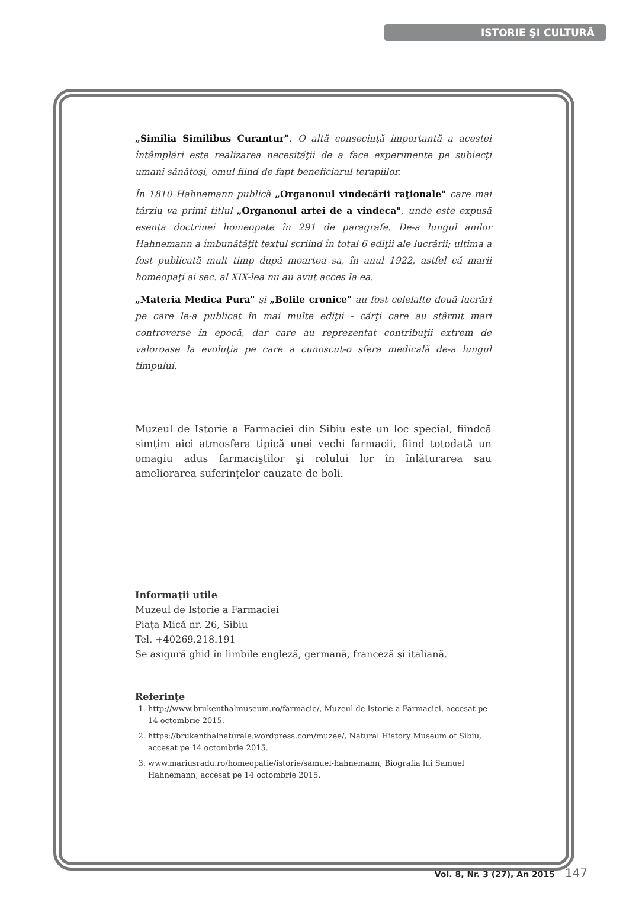ISTORIE ŞI CULTURĂ
„Similia Similibus Curantur". O altă consecinţă importantă a acestei întâmplări este realizarea necesităţii de a face experimente pe subiecţi umani sănătoşi, omul fiind de fapt beneficiarul terapiilor.
În 1810 Hahnemann publică „Organonul vindecării raţionale" care mai târziu va primi titlul „Organonul artei de a vindeca", unde este expusă esenţa doctrinei homeopate în 291 de paragrafe. De-a lungul anilor Hahnemann a îmbunătăţit textul scriind în total 6 ediţii ale lucrării; ultima a fost publicată mult timp după moartea sa, în anul 1922, astfel că marii homeopaţi ai sec. al XIX-lea nu au avut acces la ea.
„Materia Medica Pura" şi „Bolile cronice" au fost celelalte două lucrări pe care le-a publicat în mai multe ediţii - cărţi care au stârnit mari controverse în epocă, dar care au reprezentat contribuţii extrem de valoroase la evoluţia pe care a cunoscut-o sfera medicală de-a lungul timpului.
Muzeul de Istorie a Farmaciei din Sibiu este un loc special, fiindcă simțim aici atmosfera tipică unei vechi farmacii, fiind totodată un omagiu adus farmaciştilor şi rolului lor în înlăturarea sau ameliorarea suferințelor cauzate de boli.
Informații utile
Muzeul de Istorie a Farmaciei
Piața Mică nr. 26, Sibiu
Tel. +40269.218.191
Se asigură ghid în limbile engleză, germană, franceză şi italiană.
Referințe
1. http://www.brukenthalmuseum.ro/farmacie/, Muzeul de Istorie a Farmaciei, accesat pe 14 octombrie 2015.
2. https://brukenthalnaturale.wordpress.com/muzee/, Natural History Museum of Sibiu, accesat pe 14 octombrie 2015.
3. www.mariusradu.ro/homeopatie/istorie/samuel-hahnemann, Biografia lui Samuel Hahnemann, accesat pe 14 octombrie 2015.
Vol. 8, Nr. 3 (27), An 2015 147